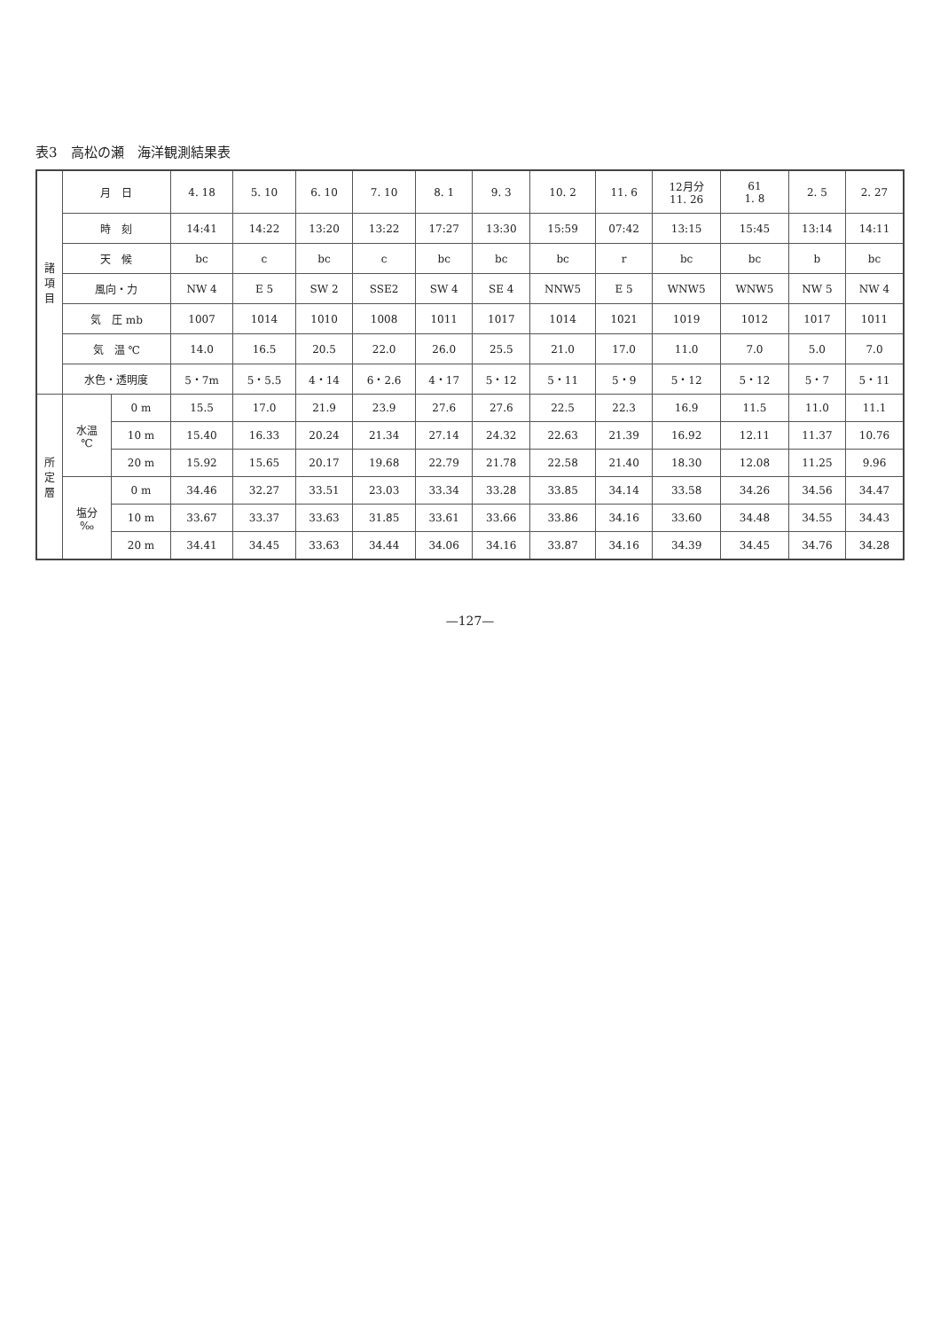表3　高松の瀬　海洋観測結果表
| 諸 項 目 | 月 日 | | 4. 18 | 5. 10 | 6. 10 | 7. 10 | 8. 1 | 9. 3 | 10. 2 | 11. 6 | 12月分 11. 26 | 61 1. 8 | 2. 5 | 2. 27 |
| | 時 刻 | | 14:41 | 14:22 | 13:20 | 13:22 | 17:27 | 13:30 | 15:59 | 07:42 | 13:15 | 15:45 | 13:14 | 14:11 |
| | 天 候 | | bc | c | bc | c | bc | bc | bc | r | bc | bc | b | bc |
| | 風向・力 | | NW 4 | E 5 | SW 2 | SSE2 | SW 4 | SE 4 | NNW5 | E 5 | WNW5 | WNW5 | NW 5 | NW 4 |
| | 気 圧 mb | | 1007 | 1014 | 1010 | 1008 | 1011 | 1017 | 1014 | 1021 | 1019 | 1012 | 1017 | 1011 |
| | 気 温 ℃ | | 14.0 | 16.5 | 20.5 | 22.0 | 26.0 | 25.5 | 21.0 | 17.0 | 11.0 | 7.0 | 5.0 | 7.0 |
| | 水色・透明度 | | 5・7m | 5・5.5 | 4・14 | 6・2.6 | 4・17 | 5・12 | 5・11 | 5・9 | 5・12 | 5・12 | 5・7 | 5・11 |
| 所 定 層 | 水温 ℃ | 0 m | 15.5 | 17.0 | 21.9 | 23.9 | 27.6 | 27.6 | 22.5 | 22.3 | 16.9 | 11.5 | 11.0 | 11.1 |
| | | 10 m | 15.40 | 16.33 | 20.24 | 21.34 | 27.14 | 24.32 | 22.63 | 21.39 | 16.92 | 12.11 | 11.37 | 10.76 |
| | | 20 m | 15.92 | 15.65 | 20.17 | 19.68 | 22.79 | 21.78 | 22.58 | 21.40 | 18.30 | 12.08 | 11.25 | 9.96 |
| | 塩分 ‰ | 0 m | 34.46 | 32.27 | 33.51 | 23.03 | 33.34 | 33.28 | 33.85 | 34.14 | 33.58 | 34.26 | 34.56 | 34.47 |
| | | 10 m | 33.67 | 33.37 | 33.63 | 31.85 | 33.61 | 33.66 | 33.86 | 34.16 | 33.60 | 34.48 | 34.55 | 34.43 |
| | | 20 m | 34.41 | 34.45 | 33.63 | 34.44 | 34.06 | 34.16 | 33.87 | 34.16 | 34.39 | 34.45 | 34.76 | 34.28 |
—127—